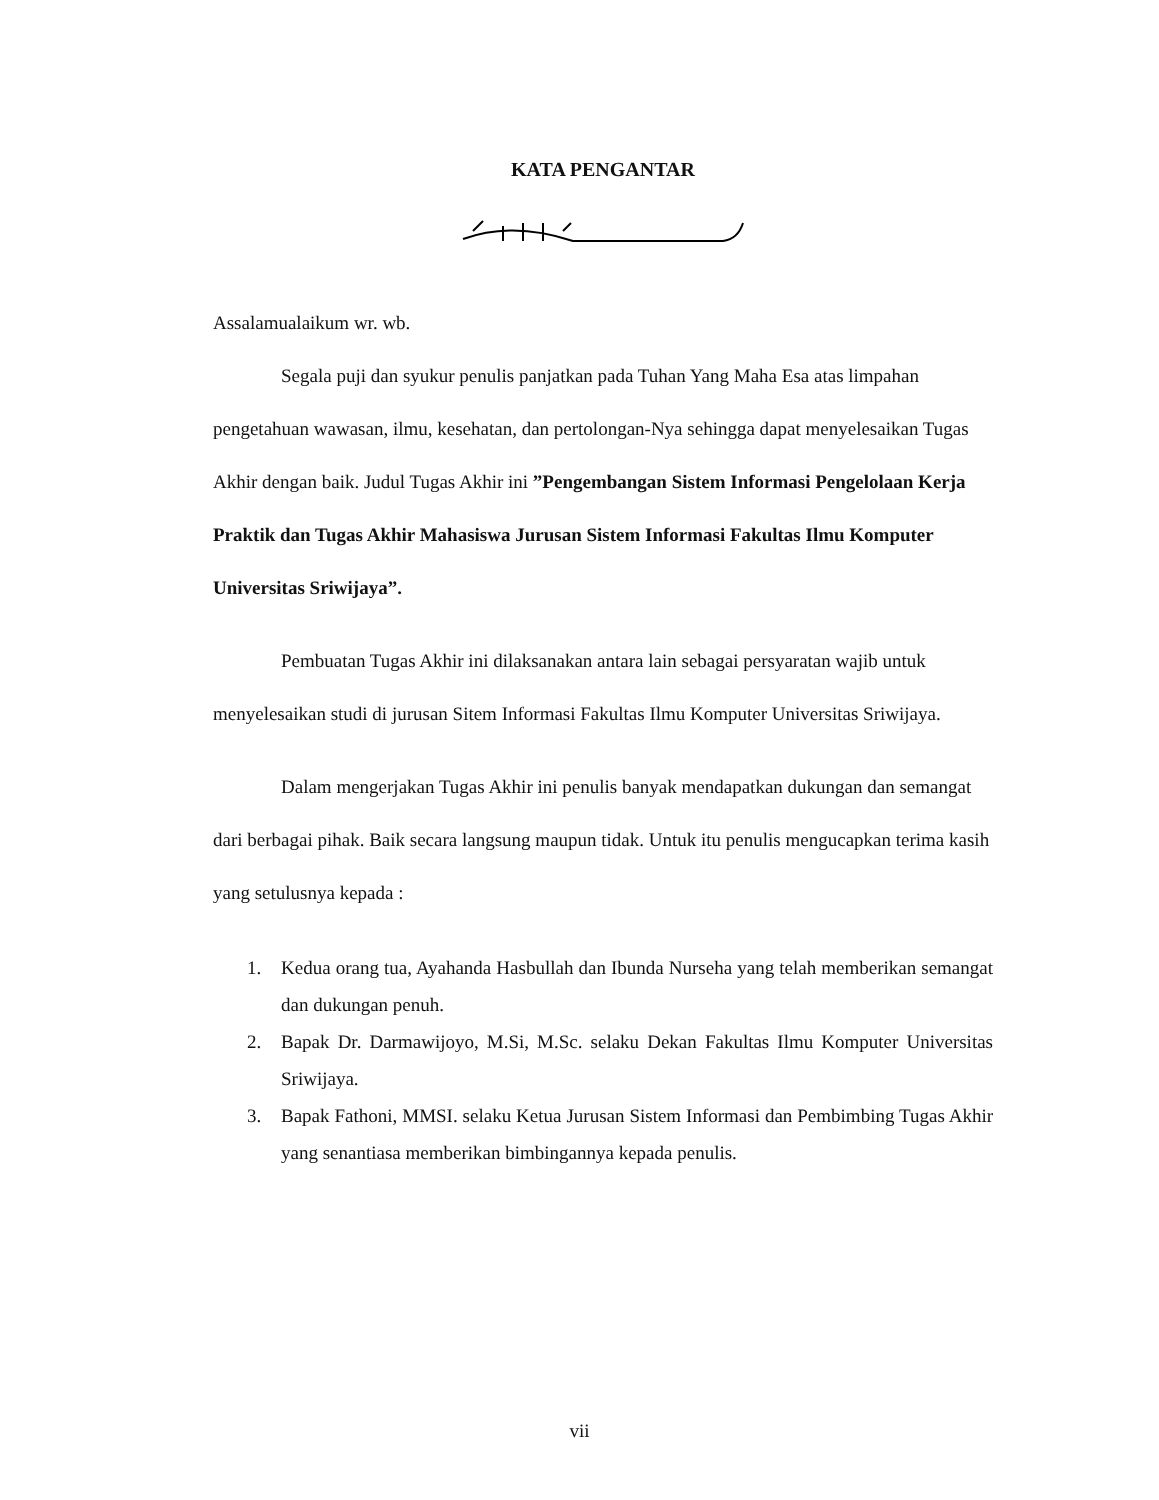KATA PENGANTAR
Assalamualaikum wr. wb.
Segala puji dan syukur penulis panjatkan pada Tuhan Yang Maha Esa atas limpahan pengetahuan wawasan, ilmu, kesehatan, dan pertolongan-Nya sehingga dapat menyelesaikan Tugas Akhir dengan baik. Judul Tugas Akhir ini ”Pengembangan Sistem Informasi Pengelolaan Kerja Praktik dan Tugas Akhir Mahasiswa Jurusan Sistem Informasi Fakultas Ilmu Komputer Universitas Sriwijaya”.
Pembuatan Tugas Akhir ini dilaksanakan antara lain sebagai persyaratan wajib untuk menyelesaikan studi di jurusan Sitem Informasi Fakultas Ilmu Komputer Universitas Sriwijaya.
Dalam mengerjakan Tugas Akhir ini penulis banyak mendapatkan dukungan dan semangat dari berbagai pihak. Baik secara langsung maupun tidak. Untuk itu penulis mengucapkan terima kasih yang setulusnya kepada :
1. Kedua orang tua, Ayahanda Hasbullah dan Ibunda Nurseha yang telah memberikan semangat dan dukungan penuh.
2. Bapak Dr. Darmawijoyo, M.Si, M.Sc. selaku Dekan Fakultas Ilmu Komputer Universitas Sriwijaya.
3. Bapak Fathoni, MMSI. selaku Ketua Jurusan Sistem Informasi dan Pembimbing Tugas Akhir yang senantiasa memberikan bimbingannya kepada penulis.
vii